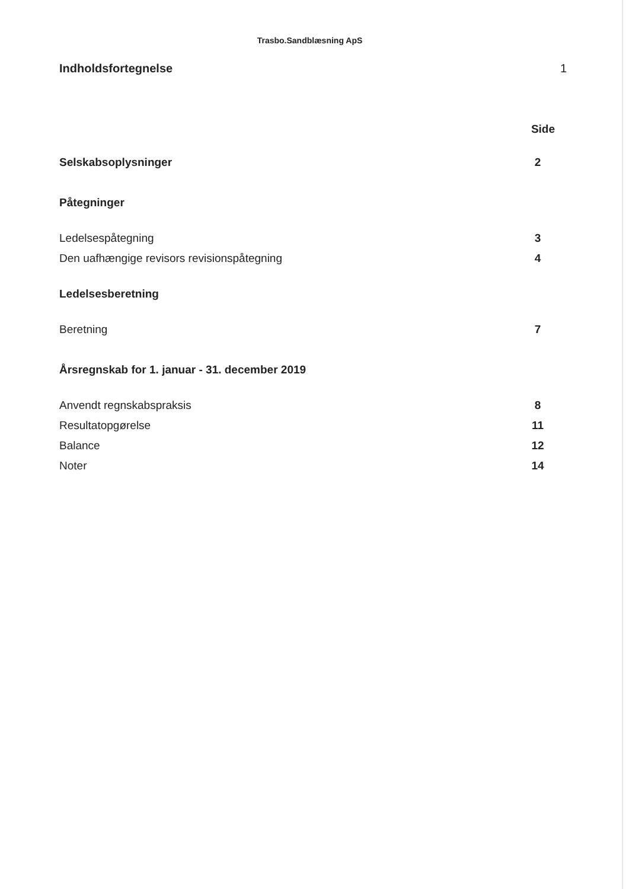Trasbo.Sandblæsning ApS
Indholdsfortegnelse 1
Side
Selskabsoplysninger 2
Påtegninger
Ledelsespåtegning 3
Den uafhængige revisors revisionspåtegning 4
Ledelsesberetning
Beretning 7
Årsregnskab for 1. januar - 31. december 2019
Anvendt regnskabspraksis 8
Resultatopgørelse 11
Balance 12
Noter 14